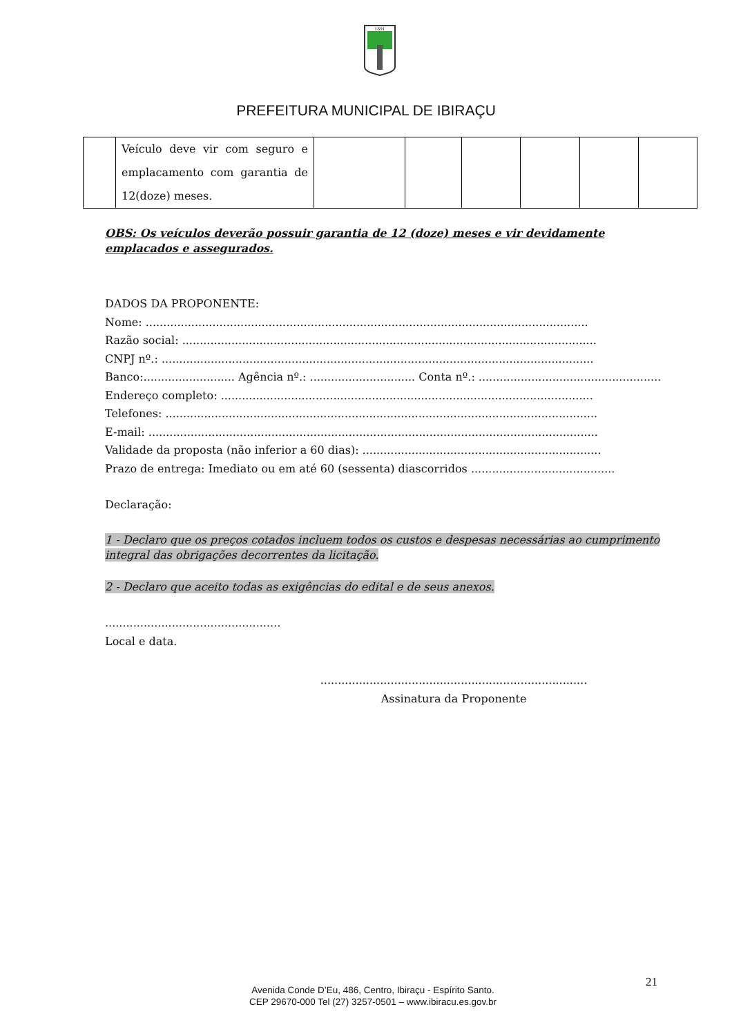1891
PREFEITURA MUNICIPAL DE IBIRAÇU
| | Veículo deve vir com seguro e emplacamento com garantia de 12(doze) meses. | | | | | | |
OBS: Os veículos deverão possuir garantia de 12 (doze) meses e vir devidamente emplacados e assegurados.
DADOS DA PROPONENTE:
Nome: ..............................................................................................................................
Razão social: ......................................................................................................................
CNPJ nº.: ...........................................................................................................................
Banco:.......................... Agência nº.: .............................. Conta nº.: ....................................................
Endereço completo: ..........................................................................................................
Telefones: ...........................................................................................................................
E-mail: ................................................................................................................................
Validade da proposta (não inferior a 60 dias): ....................................................................
Prazo de entrega: Imediato ou em até 60 (sessenta) diascorridos .........................................
Declaração:
1 - Declaro que os preços cotados incluem todos os custos e despesas necessárias ao cumprimento integral das obrigações decorrentes da licitação.
2 - Declaro que aceito todas as exigências do edital e de seus anexos.
..................................................
Local e data.
............................................................................
Assinatura da Proponente
21
Avenida Conde D’Eu, 486, Centro, Ibiraçu - Espírito Santo.
CEP 29670-000 Tel (27) 3257-0501 – www.ibiracu.es.gov.br